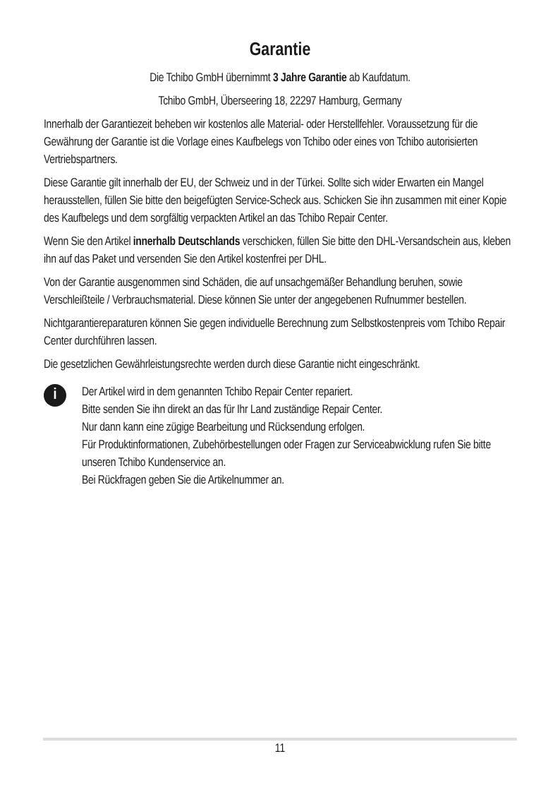Garantie
Die Tchibo GmbH übernimmt 3 Jahre Garantie ab Kaufdatum.
Tchibo GmbH, Überseering 18, 22297 Hamburg, Germany
Innerhalb der Garantiezeit beheben wir kostenlos alle Material- oder Herstell­fehler. Voraussetzung für die Gewährung der Garantie ist die Vorlage eines Kaufbelegs von Tchibo oder eines von Tchibo autorisierten Vertriebspartners.
Diese Garantie gilt innerhalb der EU, der Schweiz und in der Türkei. Sollte sich wider Erwarten ein Mangel herausstellen, füllen Sie bitte den beigefügten Service-Scheck aus. Schicken Sie ihn zusammen mit einer Kopie des Kauf­belegs und dem sorgfältig verpackten Artikel an das Tchibo Repair Center.
Wenn Sie den Artikel innerhalb Deutschlands verschicken, füllen Sie bitte den DHL-Versandschein aus, kleben ihn auf das Paket und versenden Sie den Artikel kostenfrei per DHL.
Von der Garantie ausgenommen sind Schäden, die auf unsachgemäßer Behandlung beruhen, sowie Verschleißteile / Verbrauchsmaterial. Diese können Sie unter der angegebenen Rufnummer bestellen.
Nichtgarantiereparaturen können Sie gegen individuelle Berechnung zum Selbstkostenpreis vom Tchibo Repair Center durchführen lassen.
Die gesetzlichen Gewährleistungsrechte werden durch diese Garantie nicht eingeschränkt.
i
Der Artikel wird in dem genannten Tchibo Repair Center repariert.
Bitte senden Sie ihn direkt an das für Ihr Land zuständige Repair Center.
Nur dann kann eine zügige Bearbeitung und Rücksendung erfolgen.
Für Produktinformationen, Zubehörbestellungen oder Fragen zur Serviceabwicklung rufen Sie bitte unseren Tchibo Kundenservice an.
Bei Rückfragen geben Sie die Artikelnummer an.
11